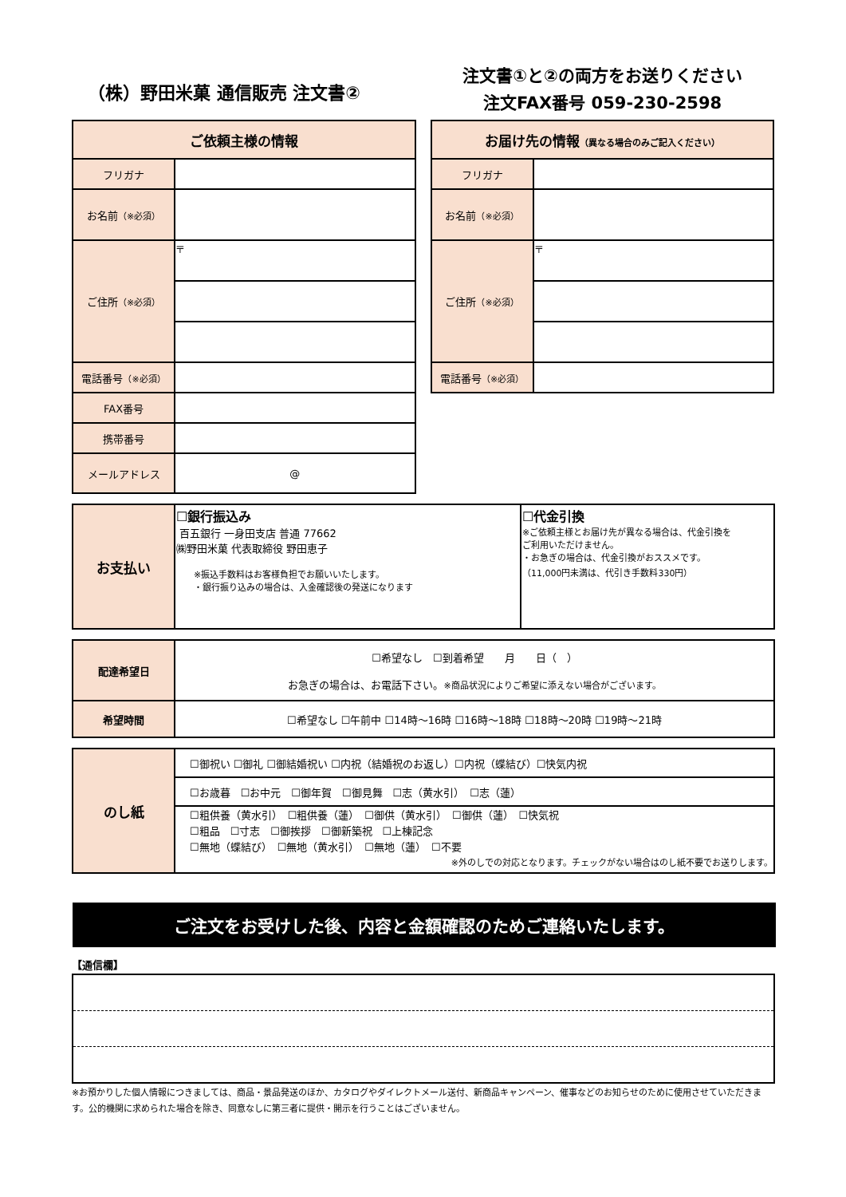（株）野田米菓 通信販売 注文書②
注文書①と②の両方をお送りください
注文FAX番号 059-230-2598
| ご依頼主様の情報 | |
| --- | --- |
| フリガナ | |
| お名前 （※必須） | |
| ご住所 （※必須） | 〒 |
| 電話番号 （※必須） | |
| FAX番号 | |
| 携帯番号 | |
| メールアドレス | @ |
| お届け先の情報 （異なる場合のみご記入ください） | |
| --- | --- |
| フリガナ | |
| お名前 （※必須） | |
| ご住所 （※必須） | 〒 |
| 電話番号 （※必須） | |
| お支払い | ☐銀行振込み 百五銀行 一身田支店 普通 77662 ㈱野田米菓 代表取締役 野田恵子 ※振込手数料はお客様負担でお願いいたします。 ・銀行振り込みの場合は、入金確認後の発送になります | ☐代金引換 ※ご依頼主様とお届け先が異なる場合は、代金引換を ご利用いただけません。 ・お急ぎの場合は、代金引換がおススメです。 （11,000円未満は、代引き手数料330円） |
| 配達希望日 | ☐希望なし ☐到着希望 月 日（ ） お急ぎの場合は、お電話下さい。 ※商品状況によりご希望に添えない場合がございます。 |
| 希望時間 | ☐希望なし ☐午前中 ☐14時～16時 ☐16時～18時 ☐18時～20時 ☐19時～21時 |
| のし紙 | ☐御祝い ☐御礼 ☐御結婚祝い ☐内祝（結婚祝のお返し）☐内祝（蝶結び）☐快気内祝 |
| | ☐お歳暮 ☐お中元 ☐御年賀 ☐御見舞 ☐志（黄水引） ☐志（蓮） |
| | ☐粗供養（黄水引） ☐粗供養（蓮） ☐御供（黄水引） ☐御供（蓮） ☐快気祝 ☐粗品 ☐寸志 ☐御挨拶 ☐御新築祝 ☐上棟記念 ☐無地（蝶結び） ☐無地（黄水引） ☐無地（蓮） ☐不要 ※外のしでの対応となります。チェックがない場合はのし紙不要でお送りします。 |
ご注文をお受けした後、内容と金額確認のためご連絡いたします。
【通信欄】
※お預かりした個人情報につきましては、商品・景品発送のほか、カタログやダイレクトメール送付、新商品キャンペーン、催事などのお知らせのために使用させていただきます。公的機関に求められた場合を除き、同意なしに第三者に提供・開示を行うことはございません。